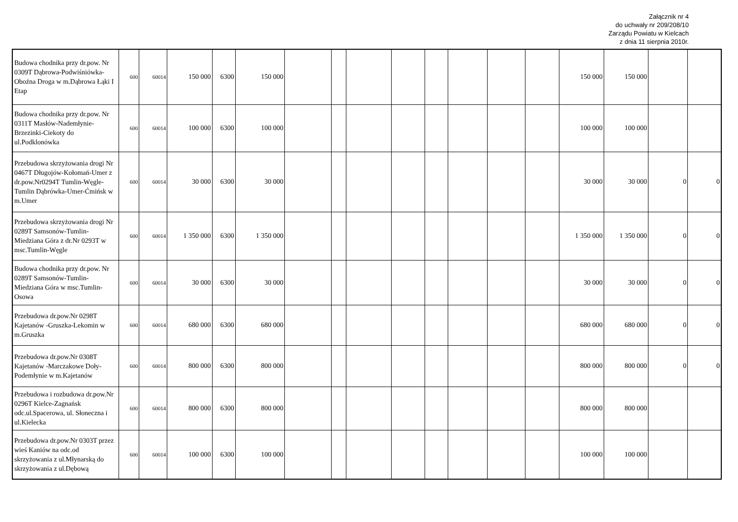Załącznik nr 4
do uchwały nr 209/208/10
Zarządu Powiatu w Kielcach
z dnia 11 sierpnia 2010r.
| Budowa chodnika przy dr.pow. Nr 0309T Dąbrowa-Podwiśniówka-Oboźna Droga w m.Dąbrowa Łąki I Etap | 600 | 60014 | 150 000 | 6300 | 150 000 | | | | | | | | | 150 000 | 150 000 | | |
| Budowa chodnika przy dr.pow. Nr 0311T Masłów-Nademłynie-Brzezinki-Ciekoty do ul.Podklonówka | 600 | 60014 | 100 000 | 6300 | 100 000 | | | | | | | | | 100 000 | 100 000 | | |
| Przebudowa skrzyżowania drogi Nr 0467T Długojów-Kołomań-Umer z dr.pow.Nr0294T Tumlin-Węgle-Tumlin Dąbrówka-Umer-Ćmińsk w m.Umer | 600 | 60014 | 30 000 | 6300 | 30 000 | | | | | | | | | 30 000 | 30 000 | 0 | 0 |
| Przebudowa skrzyżowania drogi Nr 0289T Samsonów-Tumlin-Miedziana Góra z dr.Nr 0293T w msc.Tumlin-Węgle | 600 | 60014 | 1 350 000 | 6300 | 1 350 000 | | | | | | | | | 1 350 000 | 1 350 000 | 0 | 0 |
| Budowa chodnika przy dr.pow. Nr 0289T Samsonów-Tumlin-Miedziana Góra w msc.Tumlin-Osowa | 600 | 60014 | 30 000 | 6300 | 30 000 | | | | | | | | | 30 000 | 30 000 | 0 | 0 |
| Przebudowa dr.pow.Nr 0298T Kajetanów -Gruszka-Lekomin w m.Gruszka | 600 | 60014 | 680 000 | 6300 | 680 000 | | | | | | | | | 680 000 | 680 000 | 0 | 0 |
| Przebudowa dr.pow.Nr 0308T Kajetanów -Marczakowe Doły-Podemłynie w m.Kajetanów | 600 | 60014 | 800 000 | 6300 | 800 000 | | | | | | | | | 800 000 | 800 000 | 0 | 0 |
| Przebudowa i rozbudowa dr.pow.Nr 0296T Kielce-Zagnańsk odc.ul.Spacerowa, ul. Słoneczna i ul.Kielecka | 600 | 60014 | 800 000 | 6300 | 800 000 | | | | | | | | | 800 000 | 800 000 | | |
| Przebudowa dr.pow.Nr 0303T przez wieś Kaniów na odc.od skrzyżowania z ul.Młynarską do skrzyżowania z ul.Dębową | 600 | 60014 | 100 000 | 6300 | 100 000 | | | | | | | | | 100 000 | 100 000 | | |